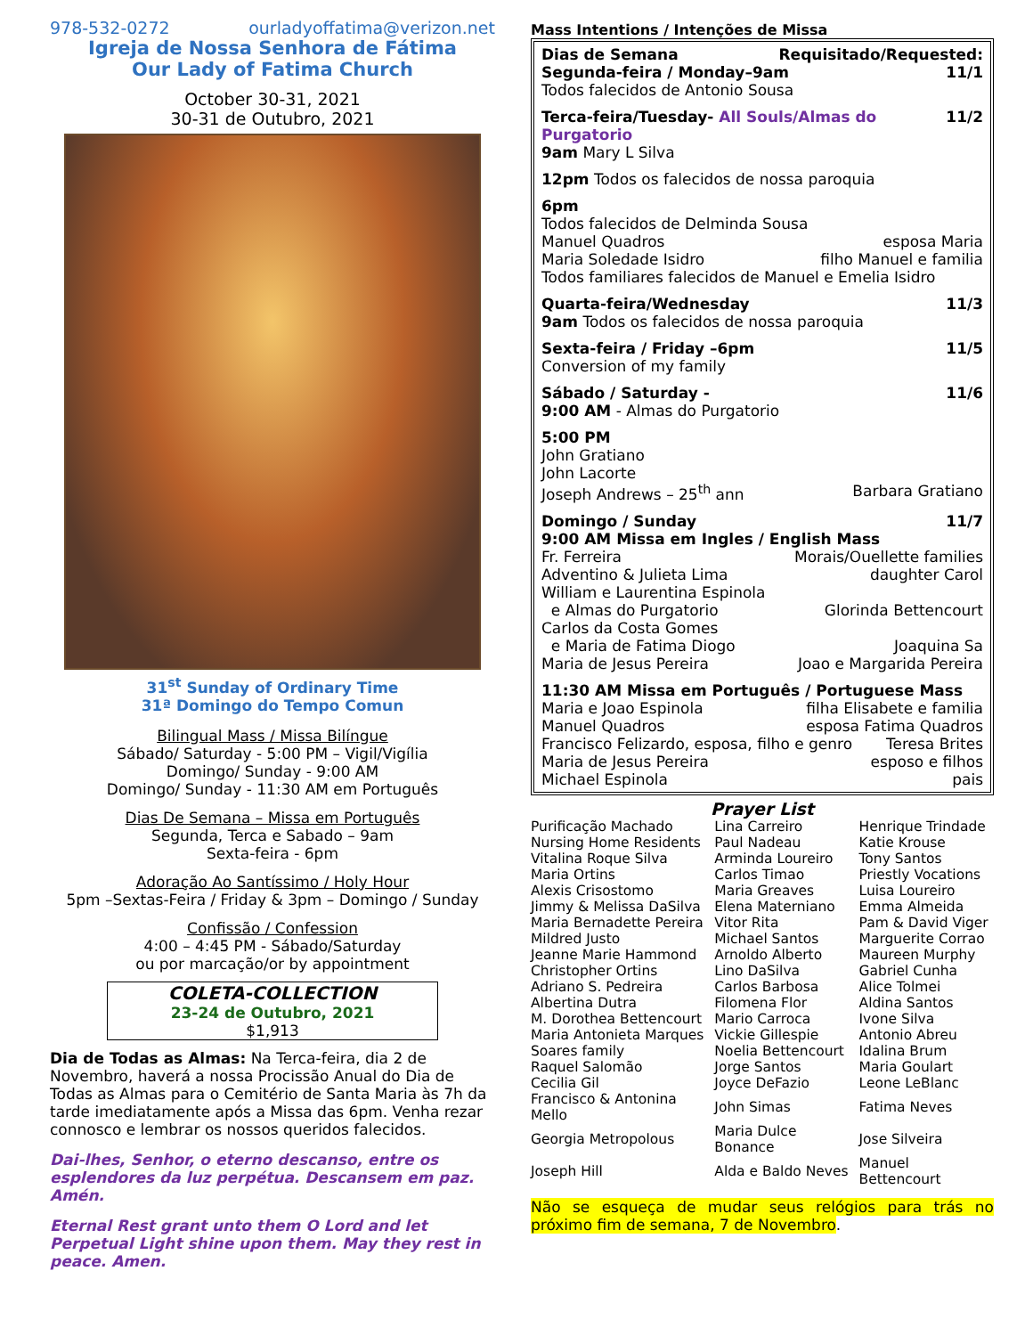978-532-0272 ourladyoffatima@verizon.net
Igreja de Nossa Senhora de Fátima
Our Lady of Fatima Church
October 30-31, 2021
30-31 de Outubro, 2021
31<sup>st</sup> Sunday of Ordinary Time
31ª Domingo do Tempo Comun
Bilingual Mass / Missa Bilíngue
Sábado/ Saturday - 5:00 PM – Vigil/Vigília
Domingo/ Sunday - 9:00 AM
Domingo/ Sunday - 11:30 AM em Português
Dias De Semana – Missa em Português
Segunda, Terca e Sabado – 9am
Sexta-feira - 6pm
Adoração Ao Santíssimo / Holy Hour
5pm –Sextas-Feira / Friday & 3pm – Domingo / Sunday
Confissão / Confession
4:00 – 4:45 PM - Sábado/Saturday
ou por marcação/or by appointment
COLETA-COLLECTION
23-24 de Outubro, 2021
$1,913
Dia de Todas as Almas: Na Terca-feira, dia 2 de Novembro, haverá a nossa Procissão Anual do Dia de Todas as Almas para o Cemitério de Santa Maria às 7h da tarde imediatamente após a Missa das 6pm. Venha rezar connosco e lembrar os nossos queridos falecidos.
Dai-lhes, Senhor, o eterno descanso, entre os esplendores da luz perpétua. Descansem em paz. Amén.
Eternal Rest grant unto them O Lord and let Perpetual Light shine upon them. May they rest in peace. Amen.
Mass Intentions / Intenções de Missa
Dias de Semana Requisitado/Requested:
Segunda-feira / Monday–9am 11/1
Todos falecidos de Antonio Sousa
Terca-feira/Tuesday- All Souls/Almas do Purgatorio 11/2
9am Mary L Silva
12pm Todos os falecidos de nossa paroquia
6pm
Todos falecidos de Delminda Sousa
Manuel Quadros esposa Maria
Maria Soledade Isidro filho Manuel e familia
Todos familiares falecidos de Manuel e Emelia Isidro
Quarta-feira/Wednesday 11/3
9am Todos os falecidos de nossa paroquia
Sexta-feira / Friday –6pm 11/5
Conversion of my family
Sábado / Saturday - 11/6
9:00 AM - Almas do Purgatorio
5:00 PM
John Gratiano
John Lacorte
Joseph Andrews – 25<sup>th</sup> ann Barbara Gratiano
Domingo / Sunday 11/7
9:00 AM Missa em Ingles / English Mass
Fr. Ferreira Morais/Ouellette families
Adventino & Julieta Lima daughter Carol
William e Laurentina Espinola
e Almas do Purgatorio Glorinda Bettencourt
Carlos da Costa Gomes
e Maria de Fatima Diogo Joaquina Sa
Maria de Jesus Pereira Joao e Margarida Pereira
11:30 AM Missa em Português / Portuguese Mass
Maria e Joao Espinola filha Elisabete e familia
Manuel Quadros esposa Fatima Quadros
Francisco Felizardo, esposa, filho e genro Teresa Brites
Maria de Jesus Pereira esposo e filhos
Michael Espinola pais
Prayer List
| Purificação Machado | Lina Carreiro | Henrique Trindade |
| Nursing Home Residents | Paul Nadeau | Katie Krouse |
| Vitalina Roque Silva | Arminda Loureiro | Tony Santos |
| Maria Ortins | Carlos Timao | Priestly Vocations |
| Alexis Crisostomo | Maria Greaves | Luisa Loureiro |
| Jimmy & Melissa DaSilva | Elena Materniano | Emma Almeida |
| Maria Bernadette Pereira | Vitor Rita | Pam & David Viger |
| Mildred Justo | Michael Santos | Marguerite Corrao |
| Jeanne Marie Hammond | Arnoldo Alberto | Maureen Murphy |
| Christopher Ortins | Lino DaSilva | Gabriel Cunha |
| Adriano S. Pedreira | Carlos Barbosa | Alice Tolmei |
| Albertina Dutra | Filomena Flor | Aldina Santos |
| M. Dorothea Bettencourt | Mario Carroca | Ivone Silva |
| Maria Antonieta Marques | Vickie Gillespie | Antonio Abreu |
| Soares family | Noelia Bettencourt | Idalina Brum |
| Raquel Salomão | Jorge Santos | Maria Goulart |
| Cecilia Gil | Joyce DeFazio | Leone LeBlanc |
| Francisco & Antonina Mello | John Simas | Fatima Neves |
| Georgia Metropolous | Maria Dulce Bonance | Jose Silveira |
| Joseph Hill | Alda e Baldo Neves | Manuel Bettencourt |
Não se esqueça de mudar seus relógios para trás no próximo fim de semana, 7 de Novembro.